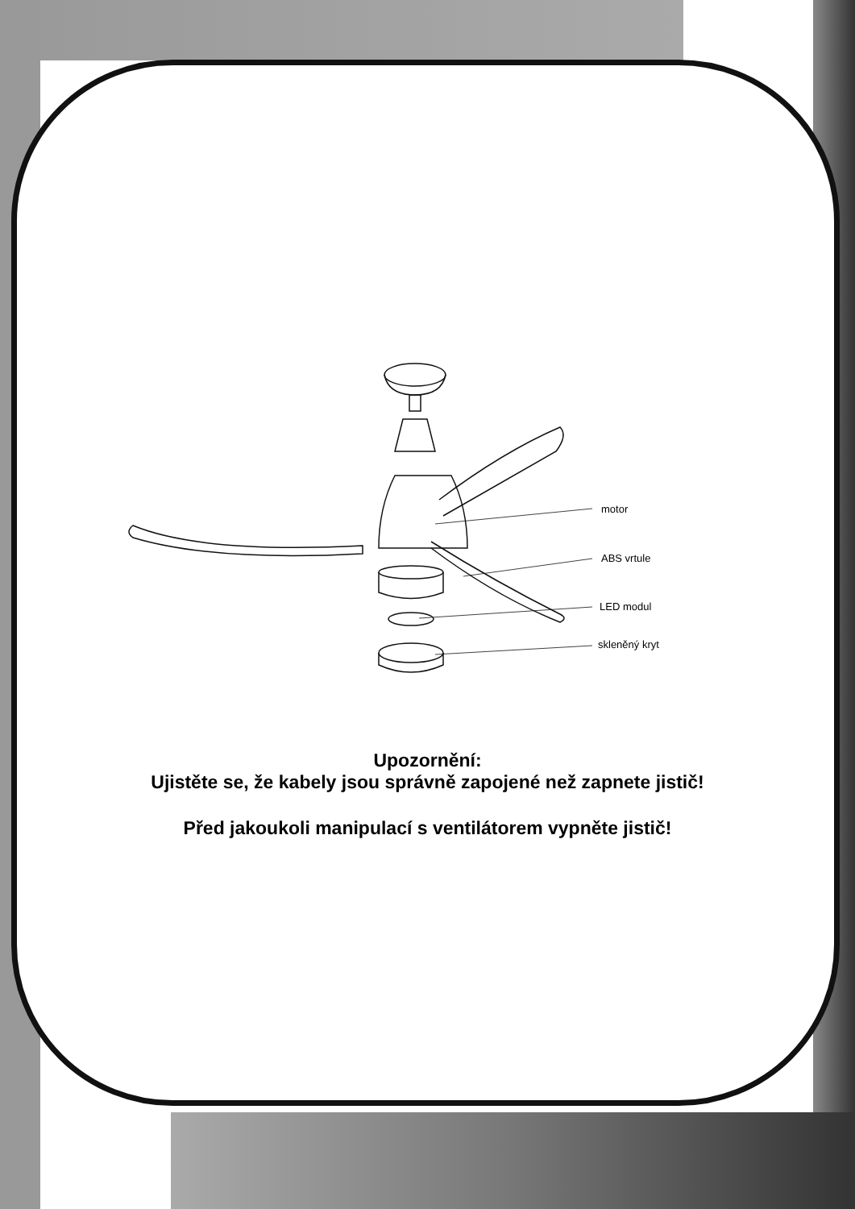motor
ABS vrtule
LED modul
skleněný kryt
Upozornění:
Ujistěte se, že kabely jsou správně zapojené než zapnete jistič!
Před jakoukoli manipulací s ventilátorem vypněte jistič!